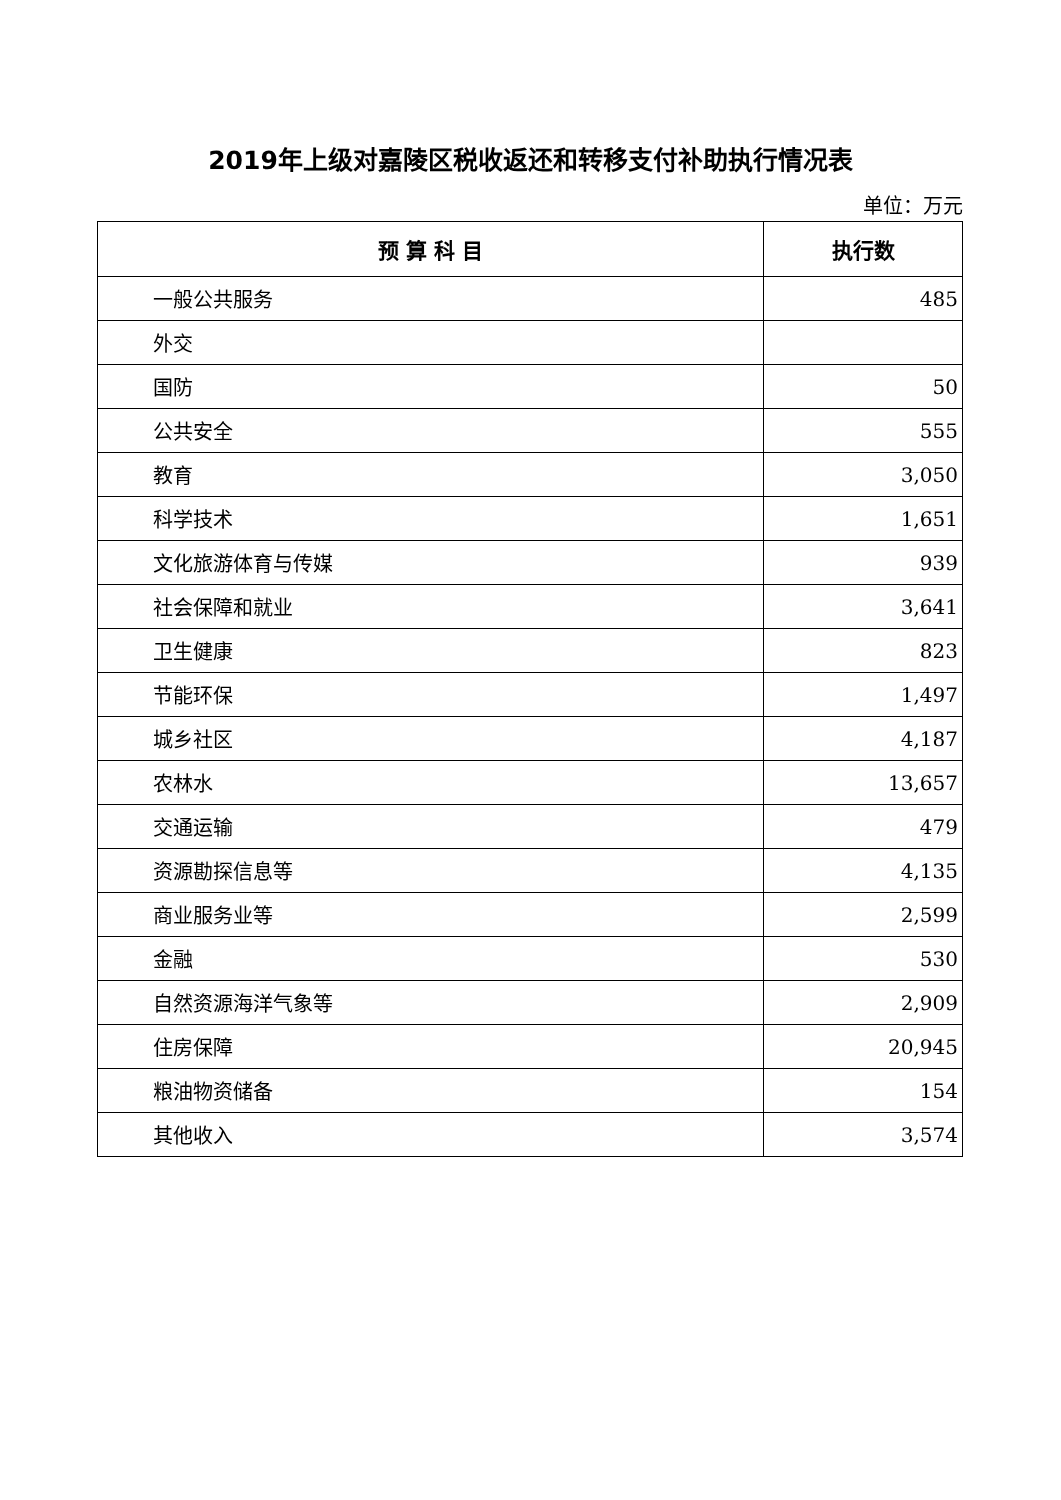2019年上级对嘉陵区税收返还和转移支付补助执行情况表
单位：万元
| 预 算 科 目 | 执行数 |
| --- | --- |
| 一般公共服务 | 485 |
| 外交 | |
| 国防 | 50 |
| 公共安全 | 555 |
| 教育 | 3,050 |
| 科学技术 | 1,651 |
| 文化旅游体育与传媒 | 939 |
| 社会保障和就业 | 3,641 |
| 卫生健康 | 823 |
| 节能环保 | 1,497 |
| 城乡社区 | 4,187 |
| 农林水 | 13,657 |
| 交通运输 | 479 |
| 资源勘探信息等 | 4,135 |
| 商业服务业等 | 2,599 |
| 金融 | 530 |
| 自然资源海洋气象等 | 2,909 |
| 住房保障 | 20,945 |
| 粮油物资储备 | 154 |
| 其他收入 | 3,574 |